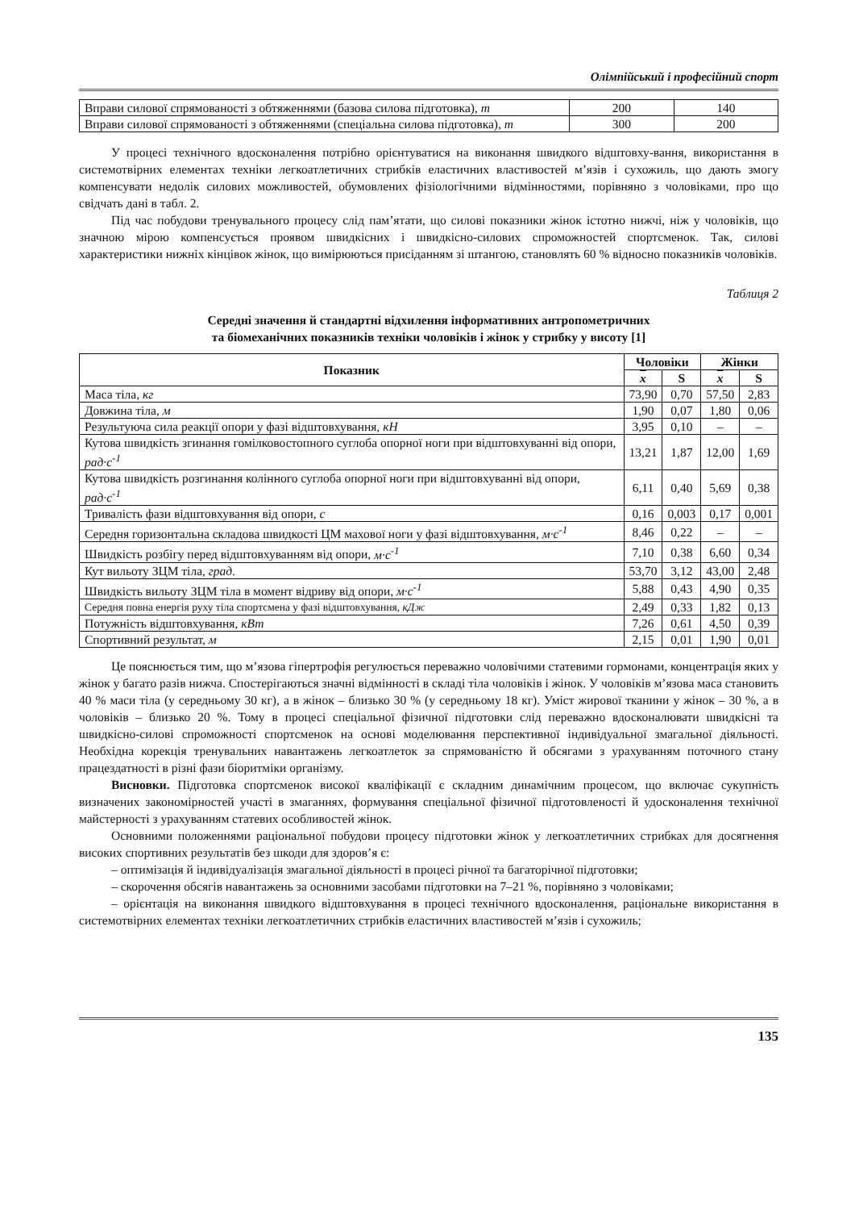Олімпійський і професійний спорт
| Вправи силової спрямованості з обтяженнями (базова силова підготовка), т | 200 | 140 |
| Вправи силової спрямованості з обтяженнями (спеціальна силова підготовка), т | 300 | 200 |
У процесі технічного вдосконалення потрібно орієнтуватися на виконання швидкого відштовху-вання, використання в системотвірних елементах техніки легкоатлетичних стрибків еластичних властивостей м’язів і сухожиль, що дають змогу компенсувати недолік силових можливостей, обумовлених фізіологічними відмінностями, порівняно з чоловіками, про що свідчать дані в табл. 2.
Під час побудови тренувального процесу слід пам’ятати, що силові показники жінок істотно нижчі, ніж у чоловіків, що значною мірою компенсується проявом швидкісних і швидкісно-силових спроможностей спортсменок. Так, силові характеристики нижніх кінцівок жінок, що вимірюються присіданням зі штангою, становлять 60 % відносно показників чоловіків.
Таблиця 2
Середні значення й стандартні відхилення інформативних антропометричних
та біомеханічних показників техніки чоловіків і жінок у стрибку у висоту [1]
| Показник | Чоловіки | | Жінки | |
| --- | --- | --- | --- | --- |
| | x | S | x | S |
| Маса тіла, кг | 73,90 | 0,70 | 57,50 | 2,83 |
| Довжина тіла, м | 1,90 | 0,07 | 1,80 | 0,06 |
| Результуюча сила реакції опори у фазі відштовхування, кН | 3,95 | 0,10 | – | – |
| Кутова швидкість згинання гомілковостопного суглоба опорної ноги при відштовхуванні від опори, рад·с<sup>-1</sup> | 13,21 | 1,87 | 12,00 | 1,69 |
| Кутова швидкість розгинання колінного суглоба опорної ноги при відштовхуванні від опори, рад·с<sup>-1</sup> | 6,11 | 0,40 | 5,69 | 0,38 |
| Тривалість фази відштовхування від опори, с | 0,16 | 0,003 | 0,17 | 0,001 |
| Середня горизонтальна складова швидкості ЦМ махової ноги у фазі відштовхування, м·с<sup>-1</sup> | 8,46 | 0,22 | – | – |
| Швидкість розбігу перед відштовхуванням від опори, м·с<sup>-1</sup> | 7,10 | 0,38 | 6,60 | 0,34 |
| Кут вильоту ЗЦМ тіла, град. | 53,70 | 3,12 | 43,00 | 2,48 |
| Швидкість вильоту ЗЦМ тіла в момент відриву від опори, м·с<sup>-1</sup> | 5,88 | 0,43 | 4,90 | 0,35 |
| Середня повна енергія руху тіла спортсмена у фазі відштовхування, кДж | 2,49 | 0,33 | 1,82 | 0,13 |
| Потужність відштовхування, кВт | 7,26 | 0,61 | 4,50 | 0,39 |
| Спортивний результат, м | 2,15 | 0,01 | 1,90 | 0,01 |
Це пояснюється тим, що м’язова гіпертрофія регулюється переважно чоловічими статевими гормонами, концентрація яких у жінок у багато разів нижча. Спостерігаються значні відмінності в складі тіла чоловіків і жінок. У чоловіків м’язова маса становить 40 % маси тіла (у середньому 30 кг), а в жінок – близько 30 % (у середньому 18 кг). Уміст жирової тканини у жінок – 30 %, а в чоловіків – близько 20 %. Тому в процесі спеціальної фізичної підготовки слід переважно вдосконалювати швидкісні та швидкісно-силові спроможності спортсменок на основі моделювання перспективної індивідуальної змагальної діяльності. Необхідна корекція тренувальних навантажень легкоатлеток за спрямованістю й обсягами з урахуванням поточного стану працездатності в різні фази біоритміки організму.
Висновки. Підготовка спортсменок високої кваліфікації є складним динамічним процесом, що включає сукупність визначених закономірностей участі в змаганнях, формування спеціальної фізичної підготовленості й удосконалення технічної майстерності з урахуванням статевих особливостей жінок.
Основними положеннями раціональної побудови процесу підготовки жінок у легкоатлетичних стрибках для досягнення високих спортивних результатів без шкоди для здоров’я є:
– оптимізація й індивідуалізація змагальної діяльності в процесі річної та багаторічної підготовки;
– скорочення обсягів навантажень за основними засобами підготовки на 7–21 %, порівняно з чоловіками;
– орієнтація на виконання швидкого відштовхування в процесі технічного вдосконалення, раціональне використання в системотвірних елементах техніки легкоатлетичних стрибків еластичних властивостей м’язів і сухожиль;
135